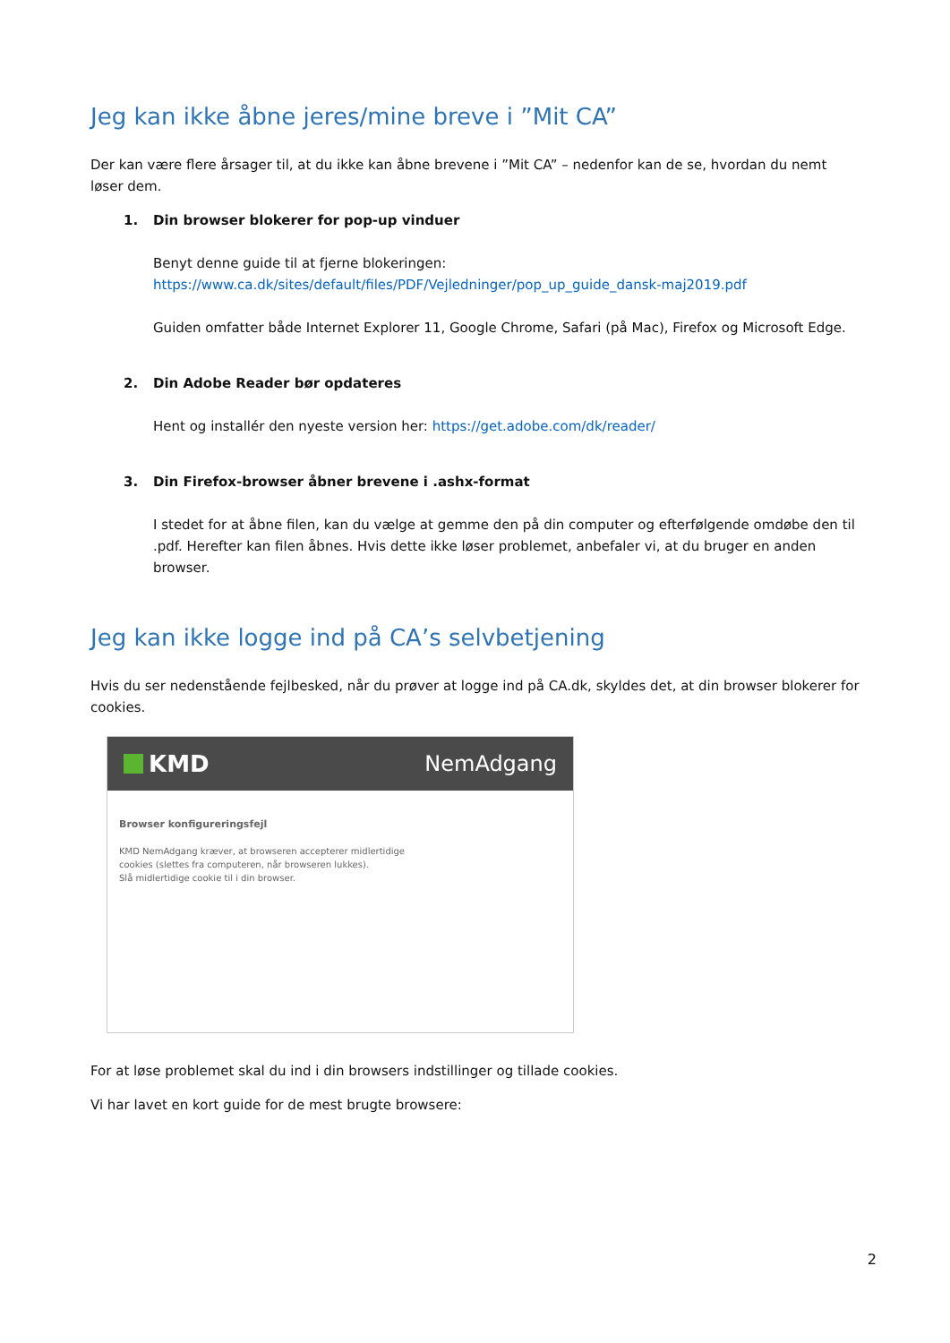Jeg kan ikke åbne jeres/mine breve i ”Mit CA”
Der kan være flere årsager til, at du ikke kan åbne brevene i ”Mit CA” – nedenfor kan de se, hvordan du nemt løser dem.
1. Din browser blokerer for pop-up vinduer
Benyt denne guide til at fjerne blokeringen:
https://www.ca.dk/sites/default/files/PDF/Vejledninger/pop_up_guide_dansk-maj2019.pdf
Guiden omfatter både Internet Explorer 11, Google Chrome, Safari (på Mac), Firefox og Microsoft Edge.
2. Din Adobe Reader bør opdateres
Hent og installér den nyeste version her: https://get.adobe.com/dk/reader/
3. Din Firefox-browser åbner brevene i .ashx-format
I stedet for at åbne filen, kan du vælge at gemme den på din computer og efterfølgende omdøbe den til .pdf. Herefter kan filen åbnes. Hvis dette ikke løser problemet, anbefaler vi, at du bruger en anden browser.
Jeg kan ikke logge ind på CA’s selvbetjening
Hvis du ser nedenstående fejlbesked, når du prøver at logge ind på CA.dk, skyldes det, at din browser blokerer for cookies.
KMD NemAdgang
Browser konfigureringsfejl
KMD NemAdgang kræver, at browseren accepterer midlertidige
cookies (slettes fra computeren, når browseren lukkes).
Slå midlertidige cookie til i din browser.
For at løse problemet skal du ind i din browsers indstillinger og tillade cookies.
Vi har lavet en kort guide for de mest brugte browsere:
2